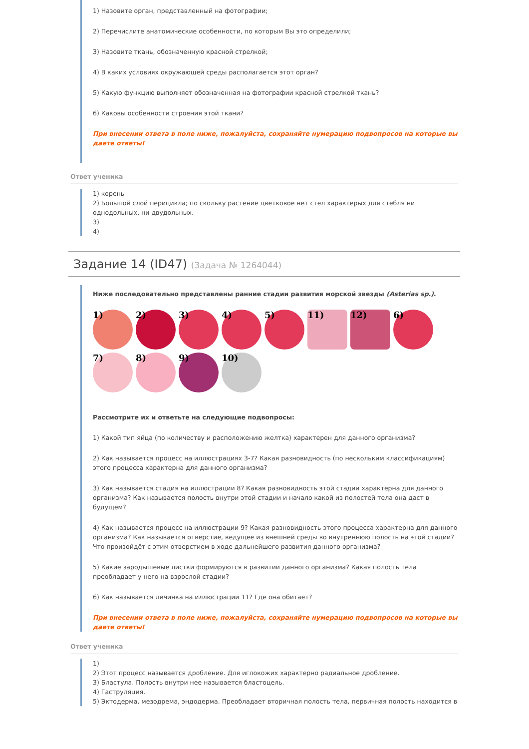1) Назовите орган, представленный на фотографии;
2) Перечислите анатомические особенности, по которым Вы это определили;
3) Назовите ткань, обозначенную красной стрелкой;
4) В каких условиях окружающей среды располагается этот орган?
5) Какую функцию выполняет обозначенная на фотографии красной стрелкой ткань?
6) Каковы особенности строения этой ткани?
При внесении ответа в поле ниже, пожалуйста, сохраняйте нумерацию подвопросов на которые вы даете ответы!
Ответ ученика
1) корень
2) Большой слой перицикла; по скольку растение цветковое нет стел характерых для стебля ни однодольных, ни двудольных.
3)
4)
Задание 14 (ID47) (Задача № 1264044)
Ниже последовательно представлены ранние стадии развития морской звезды (Asterias sp.).
1)
2)
3)
4)
5)
11)
12)
6)
7)
8)
9)
10)
Рассмотрите их и ответьте на следующие подвопросы:
1) Какой тип яйца (по количеству и расположению желтка) характерен для данного организма?
2) Как называется процесс на иллюстрациях 3-7? Какая разновидность (по нескольким классификациям) этого процесса характерна для данного организма?
3) Как называется стадия на иллюстрации 8? Какая разновидность этой стадии характерна для данного организма? Как называется полость внутри этой стадии и начало какой из полостей тела она даст в будущем?
4) Как называется процесс на иллюстрации 9? Какая разновидность этого процесса характерна для данного организма? Как называется отверстие, ведущее из внешней среды во внутреннюю полость на этой стадии? Что произойдёт с этим отверстием в ходе дальнейшего развития данного организма?
5) Какие зародышевые листки формируются в развитии данного организма? Какая полость тела преобладает у него на взрослой стадии?
6) Как называется личинка на иллюстрации 11? Где она обитает?
При внесении ответа в поле ниже, пожалуйста, сохраняйте нумерацию подвопросов на которые вы даете ответы!
Ответ ученика
1)
2) Этот процесс называется дробление. Для иглокожих характерно радиальное дробление.
3) Бластула. Полость внутри нее называется бластоцель.
4) Гаструляция.
5) Эктодерма, мезодрема, эндодерма. Преобладает вторичная полость тела, первичная полость находится в